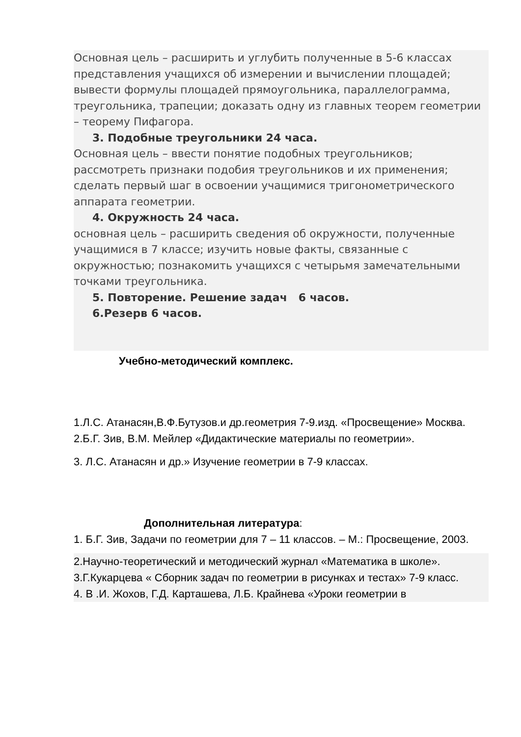Основная цель – расширить и углубить полученные в 5-6 классах представления учащихся об измерении и вычислении площадей; вывести формулы площадей прямоугольника, параллелограмма, треугольника, трапеции; доказать одну из главных теорем геометрии – теорему Пифагора.
3. Подобные треугольники 24 часа.
Основная цель – ввести понятие подобных треугольников; рассмотреть признаки подобия треугольников и их применения; сделать первый шаг в освоении учащимися тригонометрического аппарата геометрии.
4. Окружность 24 часа.
основная цель – расширить сведения об окружности, полученные учащимися в 7 классе; изучить новые факты, связанные с окружностью; познакомить учащихся с четырьмя замечательными точками треугольника.
5. Повторение. Решение задач 6 часов.
6.Резерв 6 часов.
Учебно-методический комплекс.
1.Л.С. Атанасян,В.Ф.Бутузов.и др.геометрия 7-9.изд. «Просвещение» Москва.
2.Б.Г. Зив, В.М. Мейлер «Дидактические материалы по геометрии».
3. Л.С. Атанасян и др.» Изучение геометрии в 7-9 классах.
Дополнительная литература:
1. Б.Г. Зив, Задачи по геометрии для 7 – 11 классов. – М.: Просвещение, 2003.
2.Научно-теоретический и методический журнал «Математика в школе».
3.Г.Кукарцева « Сборник задач по геометрии в рисунках и тестах» 7-9 класс.
4. В .И. Жохов, Г.Д. Карташева, Л.Б. Крайнева «Уроки геометрии в